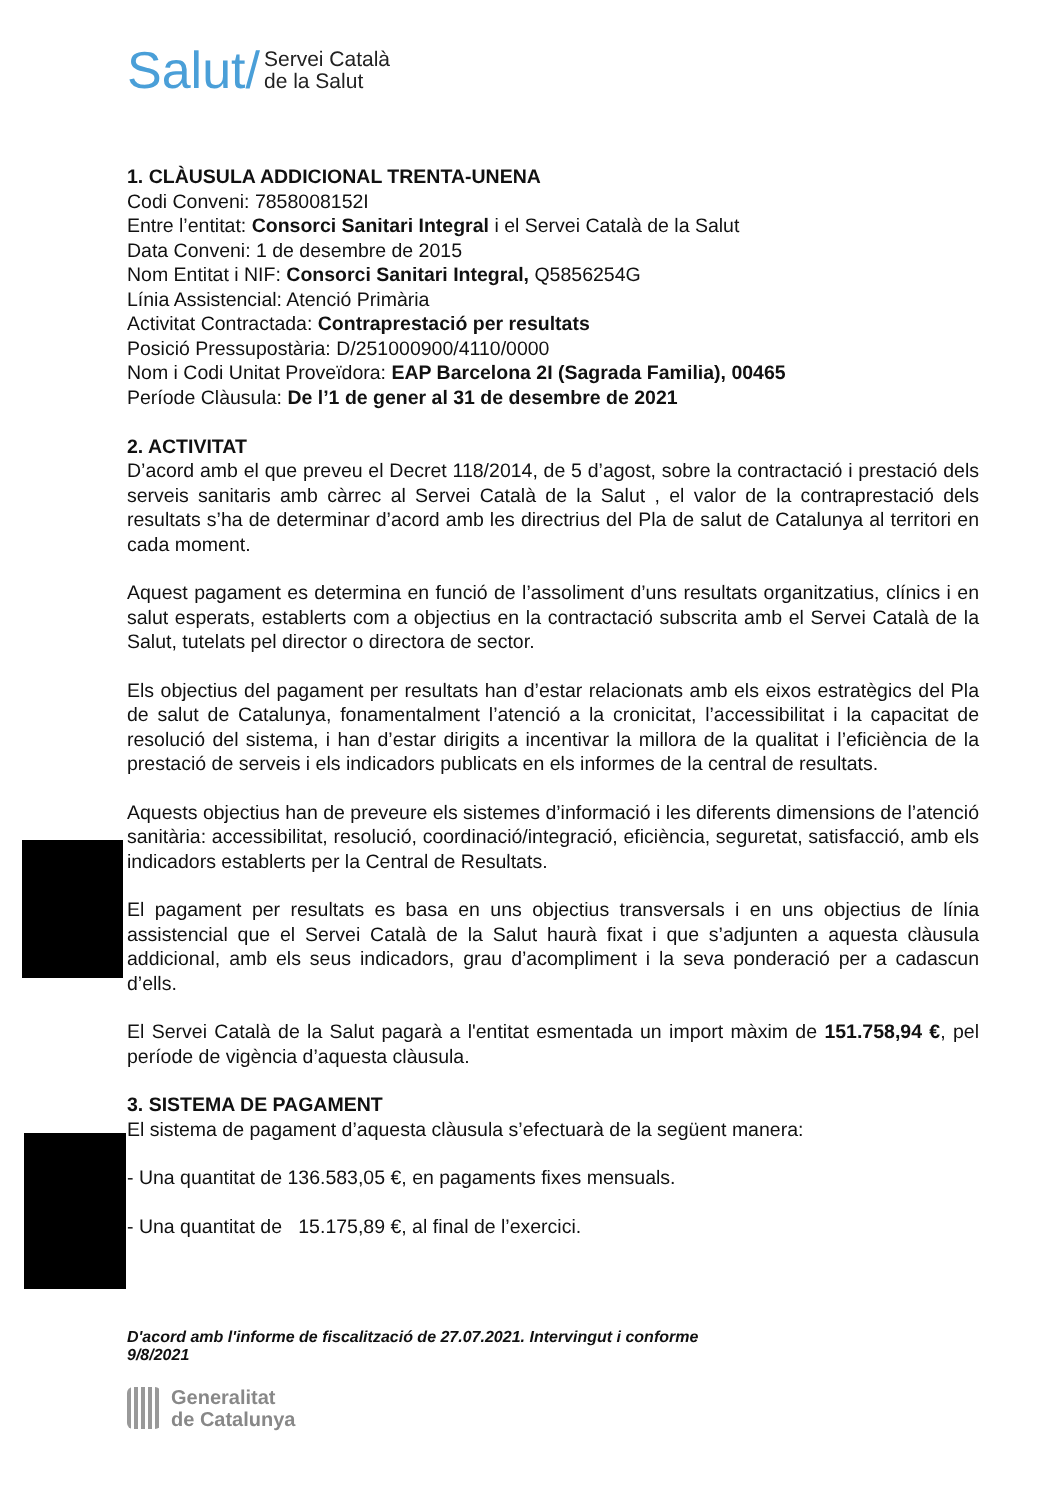Salut/ Servei Català
de la Salut
1. CLÀUSULA ADDICIONAL TRENTA-UNENA
Codi Conveni: 7858008152I
Entre l’entitat: Consorci Sanitari Integral i el Servei Català de la Salut
Data Conveni: 1 de desembre de 2015
Nom Entitat i NIF: Consorci Sanitari Integral, Q5856254G
Línia Assistencial: Atenció Primària
Activitat Contractada: Contraprestació per resultats
Posició Pressupostària: D/251000900/4110/0000
Nom i Codi Unitat Proveïdora: EAP Barcelona 2I (Sagrada Familia), 00465
Període Clàusula: De l’1 de gener al 31 de desembre de 2021
2. ACTIVITAT
D’acord amb el que preveu el Decret 118/2014, de 5 d’agost, sobre la contractació i prestació dels serveis sanitaris amb càrrec al Servei Català de la Salut , el valor de la contraprestació dels resultats s’ha de determinar d’acord amb les directrius del Pla de salut de Catalunya al territori en cada moment.
Aquest pagament es determina en funció de l’assoliment d’uns resultats organitzatius, clínics i en salut esperats, establerts com a objectius en la contractació subscrita amb el Servei Català de la Salut, tutelats pel director o directora de sector.
Els objectius del pagament per resultats han d’estar relacionats amb els eixos estratègics del Pla de salut de Catalunya, fonamentalment l’atenció a la cronicitat, l’accessibilitat i la capacitat de resolució del sistema, i han d’estar dirigits a incentivar la millora de la qualitat i l’eficiència de la prestació de serveis i els indicadors publicats en els informes de la central de resultats.
Aquests objectius han de preveure els sistemes d’informació i les diferents dimensions de l’atenció sanitària: accessibilitat, resolució, coordinació/integració, eficiència, seguretat, satisfacció, amb els indicadors establerts per la Central de Resultats.
El pagament per resultats es basa en uns objectius transversals i en uns objectius de línia assistencial que el Servei Català de la Salut haurà fixat i que s’adjunten a aquesta clàusula addicional, amb els seus indicadors, grau d’acompliment i la seva ponderació per a cadascun d’ells.
El Servei Català de la Salut pagarà a l'entitat esmentada un import màxim de 151.758,94 €, pel període de vigència d’aquesta clàusula.
3. SISTEMA DE PAGAMENT
El sistema de pagament d’aquesta clàusula s’efectuarà de la següent manera:
- Una quantitat de 136.583,05 €, en pagaments fixes mensuals.
- Una quantitat de 15.175,89 €, al final de l’exercici.
D'acord amb l'informe de fiscalització de 27.07.2021. Intervingut i conforme
9/8/2021
Generalitat
de Catalunya